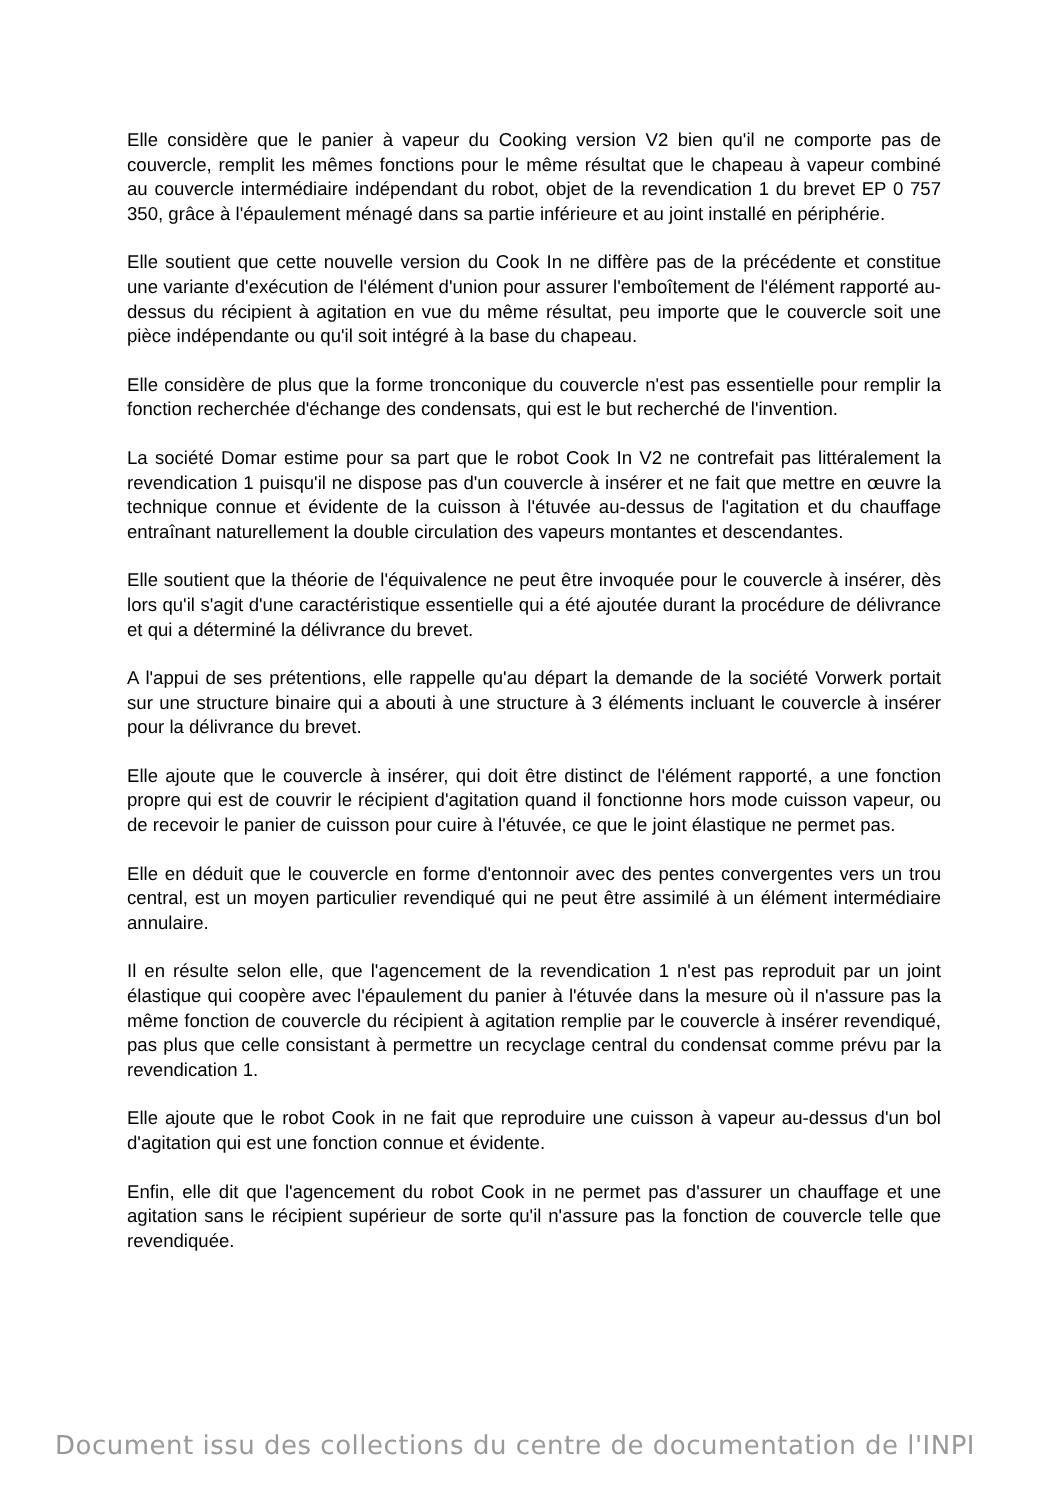Elle considère que le panier à vapeur du Cooking version V2 bien qu'il ne comporte pas de couvercle, remplit les mêmes fonctions pour le même résultat que le chapeau à vapeur combiné au couvercle intermédiaire indépendant du robot, objet de la revendication 1 du brevet EP 0 757 350, grâce à l'épaulement ménagé dans sa partie inférieure et au joint installé en périphérie.
Elle soutient que cette nouvelle version du Cook In ne diffère pas de la précédente et constitue une variante d'exécution de l'élément d'union pour assurer l'emboîtement de l'élément rapporté au-dessus du récipient à agitation en vue du même résultat, peu importe que le couvercle soit une pièce indépendante ou qu'il soit intégré à la base du chapeau.
Elle considère de plus que la forme tronconique du couvercle n'est pas essentielle pour remplir la fonction recherchée d'échange des condensats, qui est le but recherché de l'invention.
La société Domar estime pour sa part que le robot Cook In V2 ne contrefait pas littéralement la revendication 1 puisqu'il ne dispose pas d'un couvercle à insérer et ne fait que mettre en œuvre la technique connue et évidente de la cuisson à l'étuvée au-dessus de l'agitation et du chauffage entraînant naturellement la double circulation des vapeurs montantes et descendantes.
Elle soutient que la théorie de l'équivalence ne peut être invoquée pour le couvercle à insérer, dès lors qu'il s'agit d'une caractéristique essentielle qui a été ajoutée durant la procédure de délivrance et qui a déterminé la délivrance du brevet.
A l'appui de ses prétentions, elle rappelle qu'au départ la demande de la société Vorwerk portait sur une structure binaire qui a abouti à une structure à 3 éléments incluant le couvercle à insérer pour la délivrance du brevet.
Elle ajoute que le couvercle à insérer, qui doit être distinct de l'élément rapporté, a une fonction propre qui est de couvrir le récipient d'agitation quand il fonctionne hors mode cuisson vapeur, ou de recevoir le panier de cuisson pour cuire à l'étuvée, ce que le joint élastique ne permet pas.
Elle en déduit que le couvercle en forme d'entonnoir avec des pentes convergentes vers un trou central, est un moyen particulier revendiqué qui ne peut être assimilé à un élément intermédiaire annulaire.
Il en résulte selon elle, que l'agencement de la revendication 1 n'est pas reproduit par un joint élastique qui coopère avec l'épaulement du panier à l'étuvée dans la mesure où il n'assure pas la même fonction de couvercle du récipient à agitation remplie par le couvercle à insérer revendiqué, pas plus que celle consistant à permettre un recyclage central du condensat comme prévu par la revendication 1.
Elle ajoute que le robot Cook in ne fait que reproduire une cuisson à vapeur au-dessus d'un bol d'agitation qui est une fonction connue et évidente.
Enfin, elle dit que l'agencement du robot Cook in ne permet pas d'assurer un chauffage et une agitation sans le récipient supérieur de sorte qu'il n'assure pas la fonction de couvercle telle que revendiquée.
Document issu des collections du centre de documentation de l'INPI